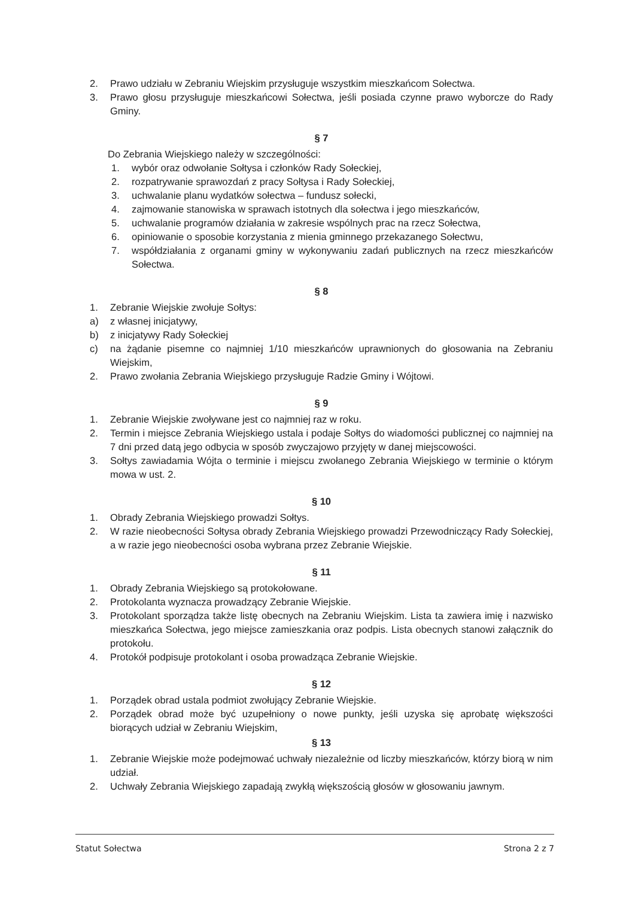2. Prawo udziału w Zebraniu Wiejskim przysługuje wszystkim mieszkańcom Sołectwa.
3. Prawo głosu przysługuje mieszkańcowi Sołectwa, jeśli posiada czynne prawo wyborcze do Rady Gminy.
§ 7
Do Zebrania Wiejskiego należy w szczególności:
1. wybór oraz odwołanie Sołtysa i członków Rady Sołeckiej,
2. rozpatrywanie sprawozdań z pracy Sołtysa i Rady Sołeckiej,
3. uchwalanie planu wydatków sołectwa – fundusz sołecki,
4. zajmowanie stanowiska w sprawach istotnych dla sołectwa i jego mieszkańców,
5. uchwalanie programów działania w zakresie wspólnych prac na rzecz Sołectwa,
6. opiniowanie o sposobie korzystania z mienia gminnego przekazanego Sołectwu,
7. współdziałania z organami gminy w wykonywaniu zadań publicznych na rzecz mieszkańców Sołectwa.
§ 8
1. Zebranie Wiejskie zwołuje Sołtys:
a) z własnej inicjatywy,
b) z inicjatywy Rady Sołeckiej
c) na żądanie pisemne co najmniej 1/10 mieszkańców uprawnionych do głosowania na Zebraniu Wiejskim,
2. Prawo zwołania Zebrania Wiejskiego przysługuje Radzie Gminy i Wójtowi.
§ 9
1. Zebranie Wiejskie zwoływane jest co najmniej raz w roku.
2. Termin i miejsce Zebrania Wiejskiego ustala i podaje Sołtys do wiadomości publicznej co najmniej na 7 dni przed datą jego odbycia w sposób zwyczajowo przyjęty w danej miejscowości.
3. Sołtys zawiadamia Wójta o terminie i miejscu zwołanego Zebrania Wiejskiego w terminie o którym mowa w ust. 2.
§ 10
1. Obrady Zebrania Wiejskiego prowadzi Sołtys.
2. W razie nieobecności Sołtysa obrady Zebrania Wiejskiego prowadzi Przewodniczący Rady Sołeckiej, a w razie jego nieobecności osoba wybrana przez Zebranie Wiejskie.
§ 11
1. Obrady Zebrania Wiejskiego są protokołowane.
2. Protokolanta wyznacza prowadzący Zebranie Wiejskie.
3. Protokolant sporządza także listę obecnych na Zebraniu Wiejskim. Lista ta zawiera imię i nazwisko mieszkańca Sołectwa, jego miejsce zamieszkania oraz podpis. Lista obecnych stanowi załącznik do protokołu.
4. Protokół podpisuje protokolant i osoba prowadząca Zebranie Wiejskie.
§ 12
1. Porządek obrad ustala podmiot zwołujący Zebranie Wiejskie.
2. Porządek obrad może być uzupełniony o nowe punkty, jeśli uzyska się aprobatę większości biorących udział w Zebraniu Wiejskim,
§ 13
1. Zebranie Wiejskie może podejmować uchwały niezależnie od liczby mieszkańców, którzy biorą w nim udział.
2. Uchwały Zebrania Wiejskiego zapadają zwykłą większością głosów w głosowaniu jawnym.
Statut Sołectwa Strona 2 z 7